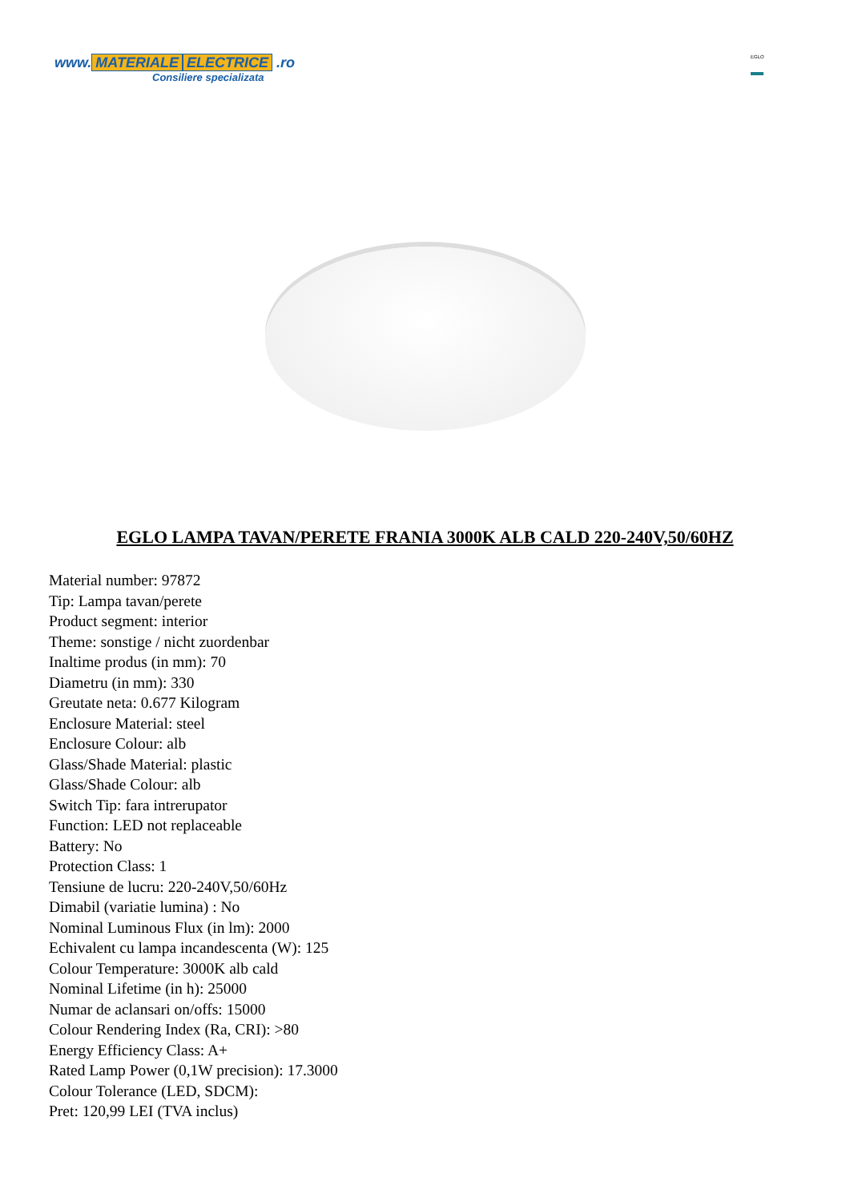www. MATERIALE ELECTRICE .ro
Consiliere specializata
EGLO
EGLO LAMPA TAVAN/PERETE FRANIA 3000K ALB CALD 220-240V,50/60HZ
Material number: 97872
Tip: Lampa tavan/perete
Product segment: interior
Theme: sonstige / nicht zuordenbar
Inaltime produs (in mm): 70
Diametru (in mm): 330
Greutate neta: 0.677 Kilogram
Enclosure Material: steel
Enclosure Colour: alb
Glass/Shade Material: plastic
Glass/Shade Colour: alb
Switch Tip: fara intrerupator
Function: LED not replaceable
Battery: No
Protection Class: 1
Tensiune de lucru: 220-240V,50/60Hz
Dimabil (variatie lumina) : No
Nominal Luminous Flux (in lm): 2000
Echivalent cu lampa incandescenta (W): 125
Colour Temperature: 3000K alb cald
Nominal Lifetime (in h): 25000
Numar de aclansari on/offs: 15000
Colour Rendering Index (Ra, CRI): >80
Energy Efficiency Class: A+
Rated Lamp Power (0,1W precision): 17.3000
Colour Tolerance (LED, SDCM):
Pret: 120,99 LEI (TVA inclus)